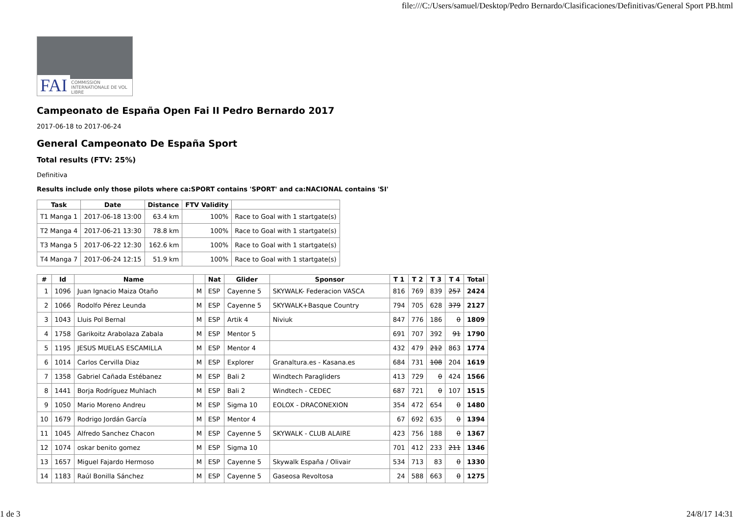file:///C:/Users/samuel/Desktop/Pedro Bernardo/Clasificaciones/Definitivas/General Sport PB.html
FAI COMMISSION INTERNATIONALE DE VOL LIBRE
Campeonato de España Open Fai II Pedro Bernardo 2017
2017-06-18 to 2017-06-24
General Campeonato De España Sport
Total results (FTV: 25%)
Definitiva
Results include only those pilots where ca:SPORT contains 'SPORT' and ca:NACIONAL contains 'SI'
| Task | Date | Distance | FTV Validity | |
| --- | --- | --- | --- | --- |
| T1 Manga 1 | 2017-06-18 13:00 | 63.4 km | 100% | Race to Goal with 1 startgate(s) |
| T2 Manga 4 | 2017-06-21 13:30 | 78.8 km | 100% | Race to Goal with 1 startgate(s) |
| T3 Manga 5 | 2017-06-22 12:30 | 162.6 km | 100% | Race to Goal with 1 startgate(s) |
| T4 Manga 7 | 2017-06-24 12:15 | 51.9 km | 100% | Race to Goal with 1 startgate(s) |
| # | Id | Name | | Nat | Glider | Sponsor | T 1 | T 2 | T 3 | T 4 | Total |
| --- | --- | --- | --- | --- | --- | --- | --- | --- | --- | --- | --- |
| 1 | 1096 | Juan Ignacio Maiza Otaño | M | ESP | Cayenne 5 | SKYWALK- Federacion VASCA | 816 | 769 | 839 | 257 | 2424 |
| 2 | 1066 | Rodolfo Pérez Leunda | M | ESP | Cayenne 5 | SKYWALK+Basque Country | 794 | 705 | 628 | 379 | 2127 |
| 3 | 1043 | Lluis Pol Bernal | M | ESP | Artik 4 | Niviuk | 847 | 776 | 186 | 0 | 1809 |
| 4 | 1758 | Garikoitz Arabolaza Zabala | M | ESP | Mentor 5 | | 691 | 707 | 392 | 91 | 1790 |
| 5 | 1195 | JESUS MUELAS ESCAMILLA | M | ESP | Mentor 4 | | 432 | 479 | 212 | 863 | 1774 |
| 6 | 1014 | Carlos Cervilla Diaz | M | ESP | Explorer | Granaltura.es - Kasana.es | 684 | 731 | 108 | 204 | 1619 |
| 7 | 1358 | Gabriel Cañada Estébanez | M | ESP | Bali 2 | Windtech Paragliders | 413 | 729 | 0 | 424 | 1566 |
| 8 | 1441 | Borja Rodríguez Muhlach | M | ESP | Bali 2 | Windtech - CEDEC | 687 | 721 | 0 | 107 | 1515 |
| 9 | 1050 | Mario Moreno Andreu | M | ESP | Sigma 10 | EOLOX - DRACONEXION | 354 | 472 | 654 | 0 | 1480 |
| 10 | 1679 | Rodrigo Jordán García | M | ESP | Mentor 4 | | 67 | 692 | 635 | 0 | 1394 |
| 11 | 1045 | Alfredo Sanchez Chacon | M | ESP | Cayenne 5 | SKYWALK - CLUB ALAIRE | 423 | 756 | 188 | 0 | 1367 |
| 12 | 1074 | oskar benito gomez | M | ESP | Sigma 10 | | 701 | 412 | 233 | 211 | 1346 |
| 13 | 1657 | Miguel Fajardo Hermoso | M | ESP | Cayenne 5 | Skywalk España / Olivair | 534 | 713 | 83 | 0 | 1330 |
| 14 | 1183 | Raúl Bonilla Sánchez | M | ESP | Cayenne 5 | Gaseosa Revoltosa | 24 | 588 | 663 | 0 | 1275 |
1 de 3 24/8/17 14:31